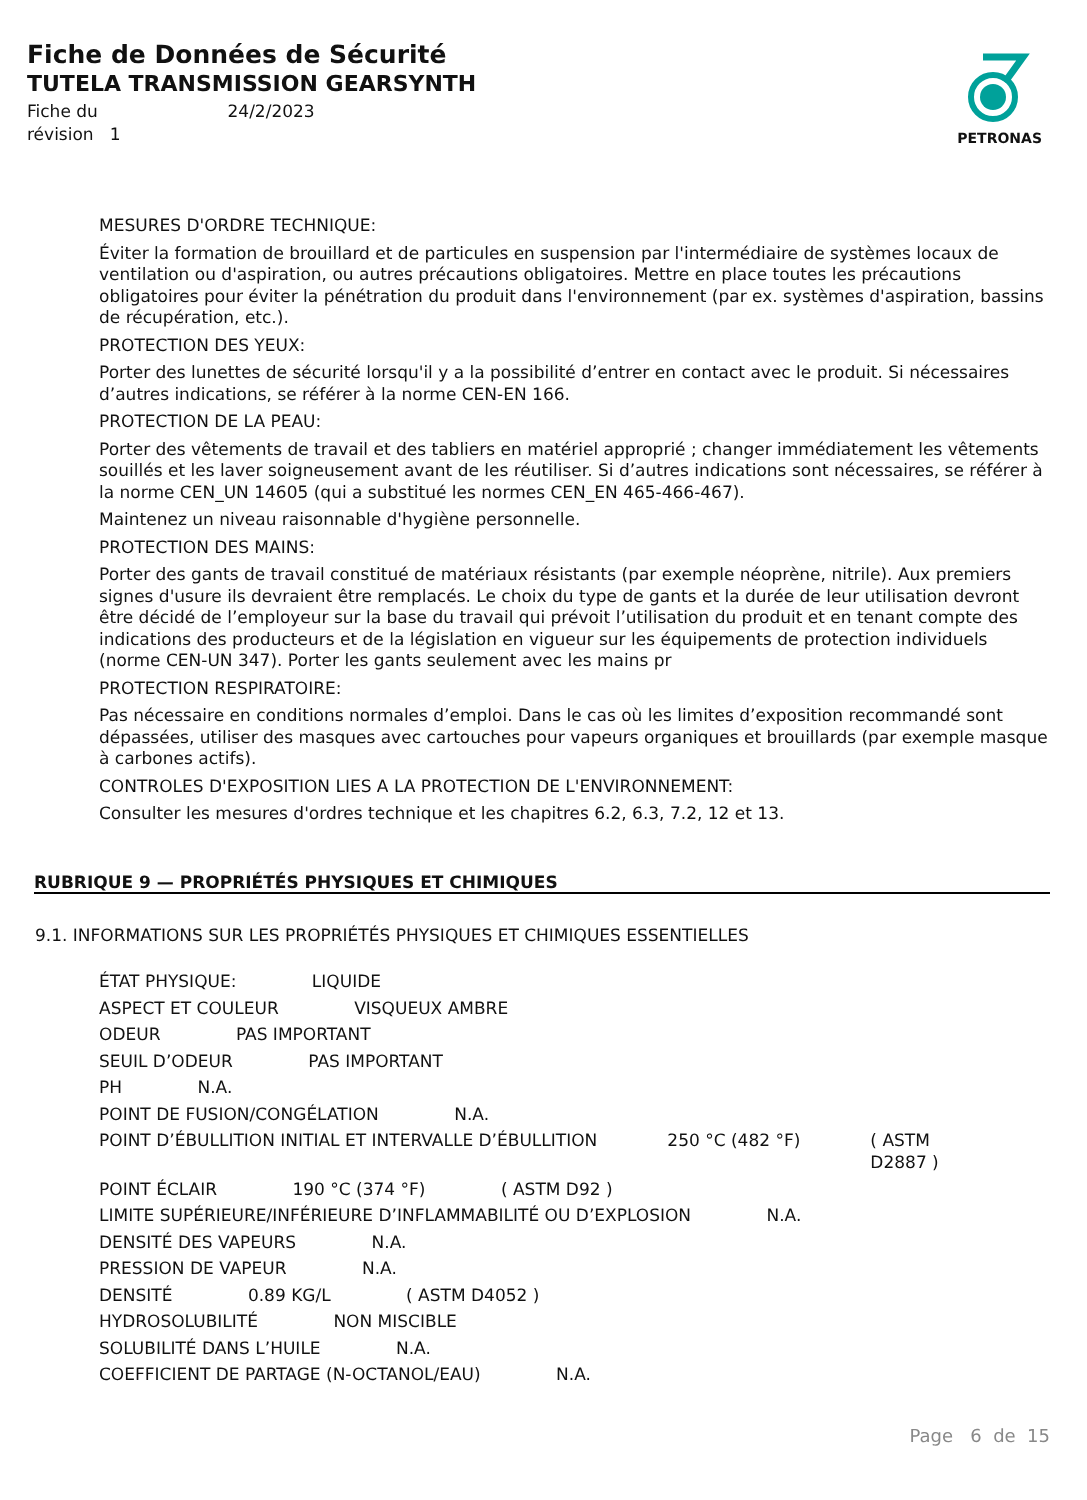Fiche de Données de Sécurité
TUTELA TRANSMISSION GEARSYNTH
Fiche du 24/2/2023
révision 1
PETRONAS
MESURES D'ORDRE TECHNIQUE:
Éviter la formation de brouillard et de particules en suspension par l'intermédiaire de systèmes locaux de ventilation ou d'aspiration, ou autres précautions obligatoires. Mettre en place toutes les précautions obligatoires pour éviter la pénétration du produit dans l'environnement (par ex. systèmes d'aspiration, bassins de récupération, etc.).
PROTECTION DES YEUX:
Porter des lunettes de sécurité lorsqu'il y a la possibilité d’entrer en contact avec le produit. Si nécessaires d’autres indications, se référer à la norme CEN-EN 166.
PROTECTION DE LA PEAU:
Porter des vêtements de travail et des tabliers en matériel approprié ; changer immédiatement les vêtements souillés et les laver soigneusement avant de les réutiliser. Si d’autres indications sont nécessaires, se référer à la norme CEN_UN 14605 (qui a substitué les normes CEN_EN 465-466-467).
Maintenez un niveau raisonnable d'hygiène personnelle.
PROTECTION DES MAINS:
Porter des gants de travail constitué de matériaux résistants (par exemple néoprène, nitrile). Aux premiers signes d'usure ils devraient être remplacés. Le choix du type de gants et la durée de leur utilisation devront être décidé de l’employeur sur la base du travail qui prévoit l’utilisation du produit et en tenant compte des indications des producteurs et de la législation en vigueur sur les équipements de protection individuels (norme CEN-UN 347). Porter les gants seulement avec les mains pr
PROTECTION RESPIRATOIRE:
Pas nécessaire en conditions normales d’emploi. Dans le cas où les limites d’exposition recommandé sont dépassées, utiliser des masques avec cartouches pour vapeurs organiques et brouillards (par exemple masque à carbones actifs).
CONTROLES D'EXPOSITION LIES A LA PROTECTION DE L'ENVIRONNEMENT:
Consulter les mesures d'ordres technique et les chapitres 6.2, 6.3, 7.2, 12 et 13.
RUBRIQUE 9 — PROPRIÉTÉS PHYSIQUES ET CHIMIQUES
9.1. INFORMATIONS SUR LES PROPRIÉTÉS PHYSIQUES ET CHIMIQUES ESSENTIELLES
ÉTAT PHYSIQUE: LIQUIDE
ASPECT ET COULEUR VISQUEUX AMBRE
ODEUR PAS IMPORTANT
SEUIL D’ODEUR PAS IMPORTANT
PH N.A.
POINT DE FUSION/CONGÉLATION N.A.
POINT D’ÉBULLITION INITIAL ET INTERVALLE D’ÉBULLITION 250 °C (482 °F) ( ASTM D2887 )
POINT ÉCLAIR 190 °C (374 °F) ( ASTM D92 )
LIMITE SUPÉRIEURE/INFÉRIEURE D’INFLAMMABILITÉ OU D’EXPLOSION N.A.
DENSITÉ DES VAPEURS N.A.
PRESSION DE VAPEUR N.A.
DENSITÉ 0.89 KG/L ( ASTM D4052 )
HYDROSOLUBILITÉ NON MISCIBLE
SOLUBILITÉ DANS L’HUILE N.A.
COEFFICIENT DE PARTAGE (N-OCTANOL/EAU) N.A.
Page 6 de 15